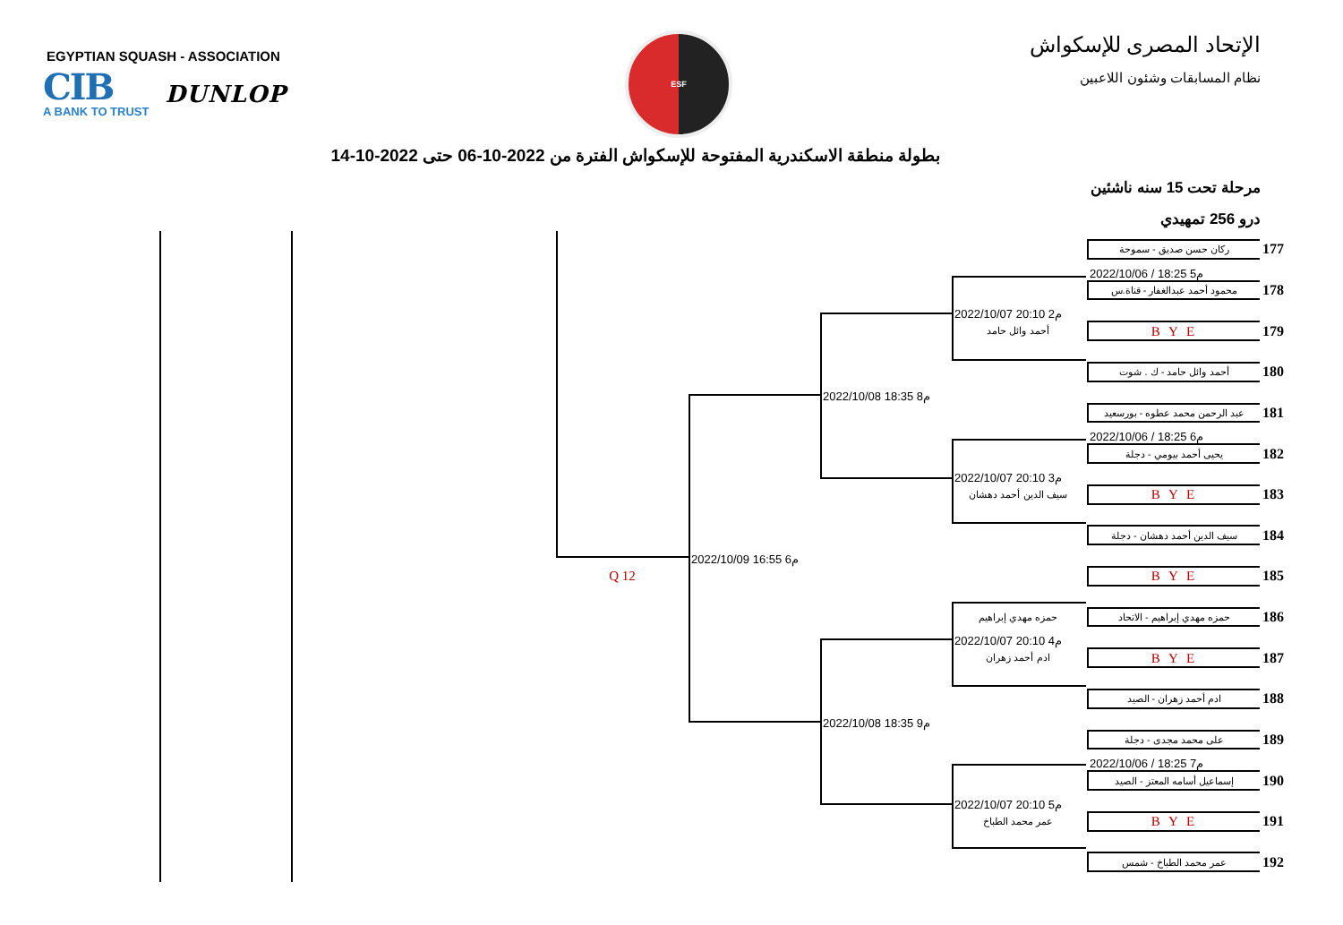EGYPTIAN SQUASH - ASSOCIATION
CIB
A BANK TO TRUST
DUNLOP
ESF
الإتحاد المصرى للإسكواش
نظام المسابقات وشئون اللاعبين
بطولة منطقة الاسكندرية المفتوحة للإسكواش الفترة من 2022-10-06 حتى 2022-10-14
مرحلة تحت 15 سنه ناشئين
درو 256 تمهيدي
ركان حسن صديق - سموحة
177
2022/10/06 / 18:25 م5
محمود أحمد عبدالغفار - قناة.س
178
2022/10/07 20:10 م2
أحمد وائل حامد
B Y E
179
أحمد وائل حامد - ك . شوت
180
2022/10/08 18:35 م8
عبد الرحمن محمد عطوه - بورسعيد
181
2022/10/06 / 18:25 م6
يحيى أحمد بيومي - دجلة
182
2022/10/07 20:10 م3
سيف الدين أحمد دهشان
B Y E
183
سيف الدين أحمد دهشان - دجلة
184
2022/10/09 16:55 م6
Q 12
B Y E
185
حمزه مهدي إبراهيم
حمزه مهدي إبراهيم - الاتحاد
186
2022/10/07 20:10 م4
ادم أحمد زهران
B Y E
187
ادم أحمد زهران - الصيد
188
2022/10/08 18:35 م9
على محمد مجدى - دجلة
189
2022/10/06 / 18:25 م7
إسماعيل أسامه المعتز - الصيد
190
2022/10/07 20:10 م5
عمر محمد الطباخ
B Y E
191
عمر محمد الطباخ - شمس
192